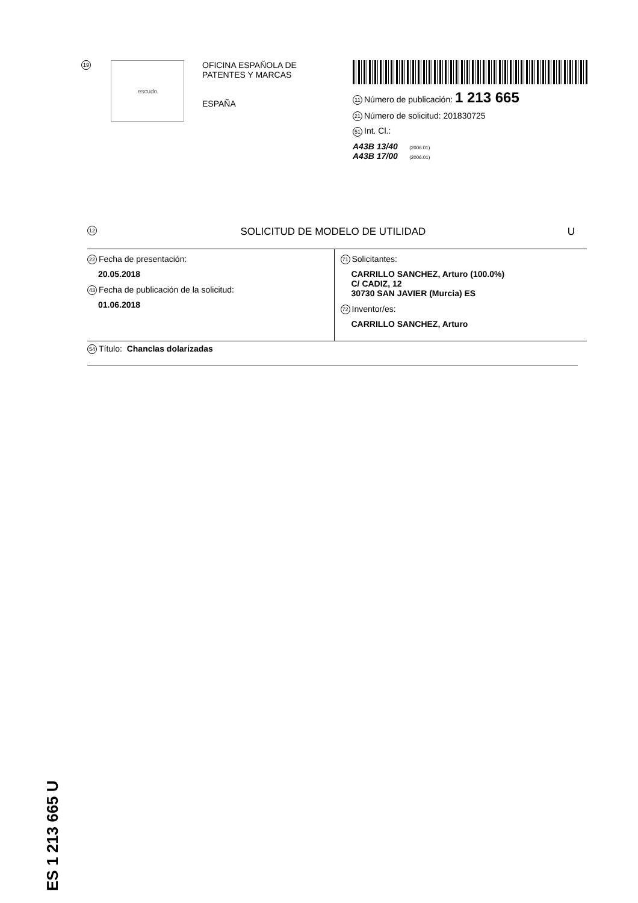19
escudo
OFICINA ESPAÑOLA DE
PATENTES Y MARCAS
ESPAÑA
11 Número de publicación: 1 213 665
21 Número de solicitud: 201830725
51 Int. Cl.:
A43B 13/40 (2006.01)
A43B 17/00 (2006.01)
12 SOLICITUD DE MODELO DE UTILIDAD U
22 Fecha de presentación:
20.05.2018
43 Fecha de publicación de la solicitud:
01.06.2018
71 Solicitantes:
CARRILLO SANCHEZ, Arturo (100.0%)
C/ CADIZ, 12
30730 SAN JAVIER (Murcia) ES
72 Inventor/es:
CARRILLO SANCHEZ, Arturo
54 Título: Chanclas dolarizadas
ES 1 213 665 U